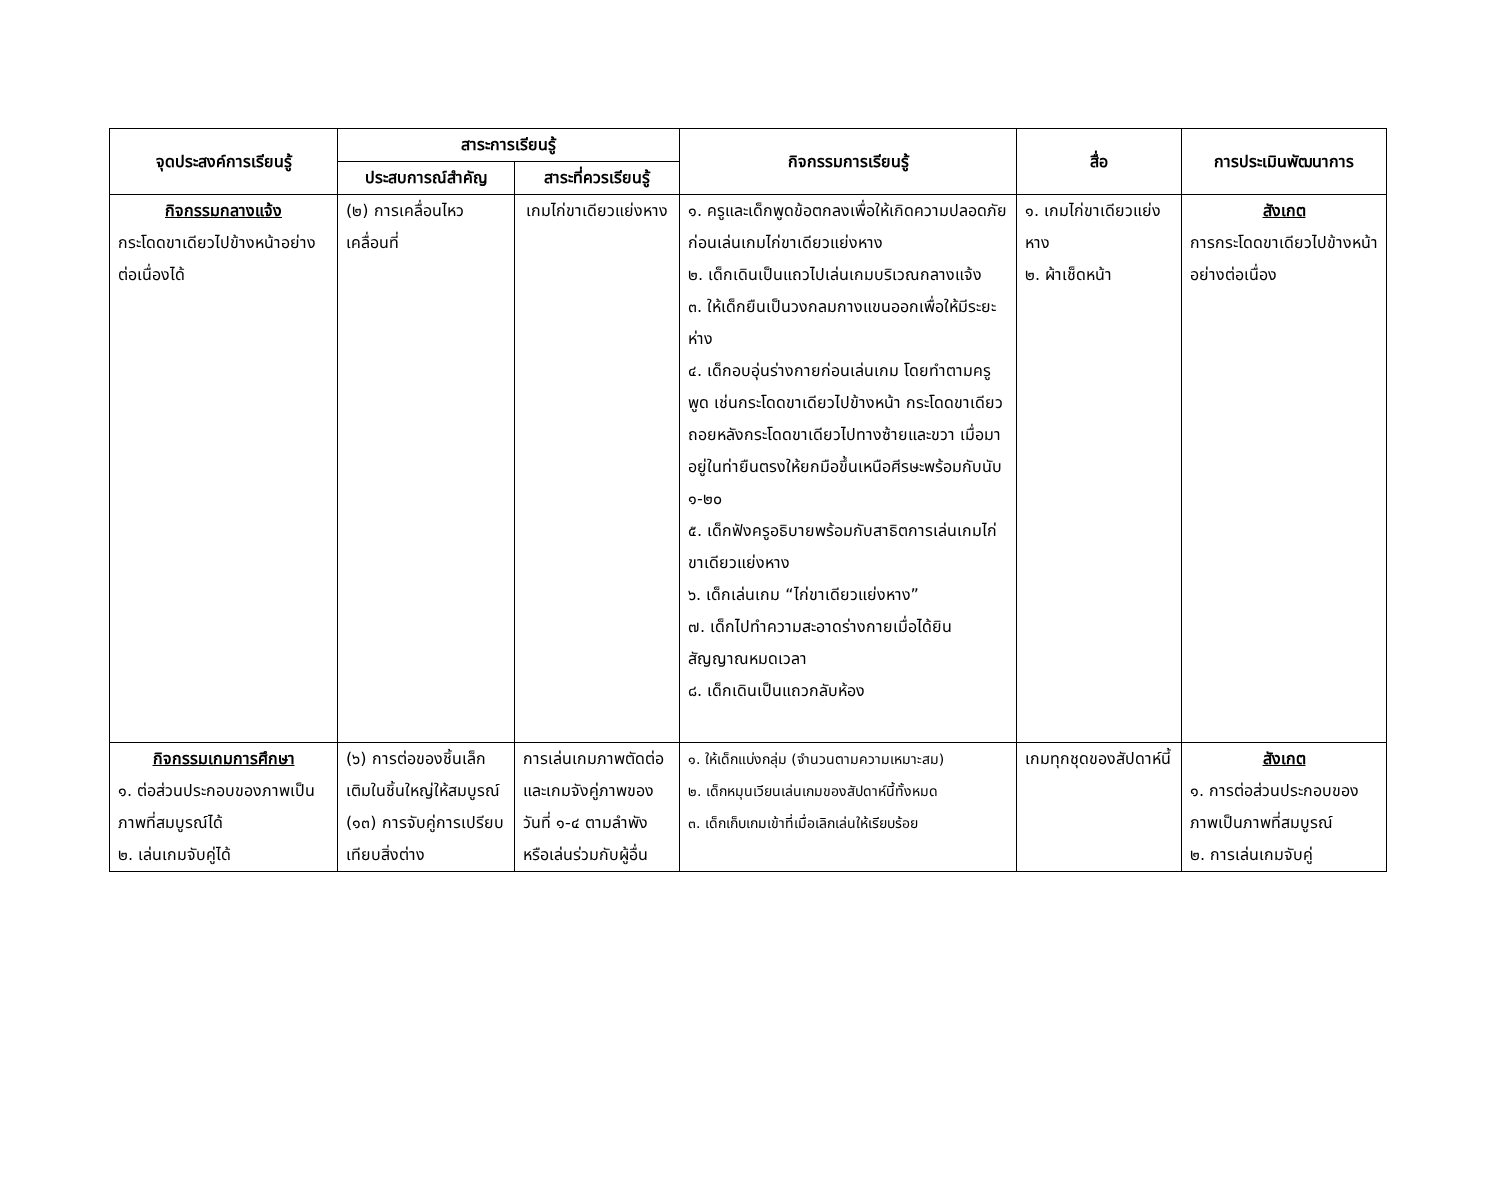| จุดประสงค์การเรียนรู้ | สาระการเรียนรู้ | | กิจกรรมการเรียนรู้ | สื่อ | การประเมินพัฒนาการ |
| --- | --- | --- | --- | --- | --- |
| | ประสบการณ์สำคัญ | สาระที่ควรเรียนรู้ | | | |
| กิจกรรมกลางแจ้ง กระโดดขาเดียวไปข้างหน้าอย่างต่อเนื่องได้ | (๒) การเคลื่อนไหวเคลื่อนที่ | เกมไก่ขาเดียวแย่งหาง | ๑. ครูและเด็กพูดข้อตกลงเพื่อให้เกิดความปลอดภัยก่อนเล่นเกมไก่ขาเดียวแย่งหาง ๒. เด็กเดินเป็นแถวไปเล่นเกมบริเวณกลางแจ้ง ๓. ให้เด็กยืนเป็นวงกลมกางแขนออกเพื่อให้มีระยะห่าง ๔. เด็กอบอุ่นร่างกายก่อนเล่นเกม โดยทำตามครูพูด เช่นกระโดดขาเดียวไปข้างหน้า กระโดดขาเดียวถอยหลังกระโดดขาเดียวไปทางซ้ายและขวา เมื่อมาอยู่ในท่ายืนตรงให้ยกมือขึ้นเหนือศีรษะพร้อมกับนับ ๑-๒๐ ๕. เด็กฟังครูอธิบายพร้อมกับสาธิตการเล่นเกมไก่ขาเดียวแย่งหาง ๖. เด็กเล่นเกม “ไก่ขาเดียวแย่งหาง” ๗. เด็กไปทำความสะอาดร่างกายเมื่อได้ยินสัญญาณหมดเวลา ๘. เด็กเดินเป็นแถวกลับห้อง | ๑. เกมไก่ขาเดียวแย่งหาง ๒. ผ้าเช็ดหน้า | สังเกต การกระโดดขาเดียวไปข้างหน้าอย่างต่อเนื่อง |
| กิจกรรมเกมการศึกษา ๑. ต่อส่วนประกอบของภาพเป็นภาพที่สมบูรณ์ได้ ๒. เล่นเกมจับคู่ได้ | (๖) การต่อของชิ้นเล็กเติมในชิ้นใหญ่ให้สมบูรณ์ (๑๓) การจับคู่การเปรียบเทียบสิ่งต่าง | การเล่นเกมภาพตัดต่อและเกมจังคู่ภาพของวันที่ ๑-๔ ตามลำพังหรือเล่นร่วมกับผู้อื่น | ๑. ให้เด็กแบ่งกลุ่ม (จำนวนตามความเหมาะสม) ๒. เด็กหมุนเวียนเล่นเกมของสัปดาห์นี้ทั้งหมด ๓. เด็กเก็บเกมเข้าที่เมื่อเลิกเล่นให้เรียบร้อย | เกมทุกชุดของสัปดาห์นี้ | สังเกต ๑. การต่อส่วนประกอบของภาพเป็นภาพที่สมบูรณ์ ๒. การเล่นเกมจับคู่ |